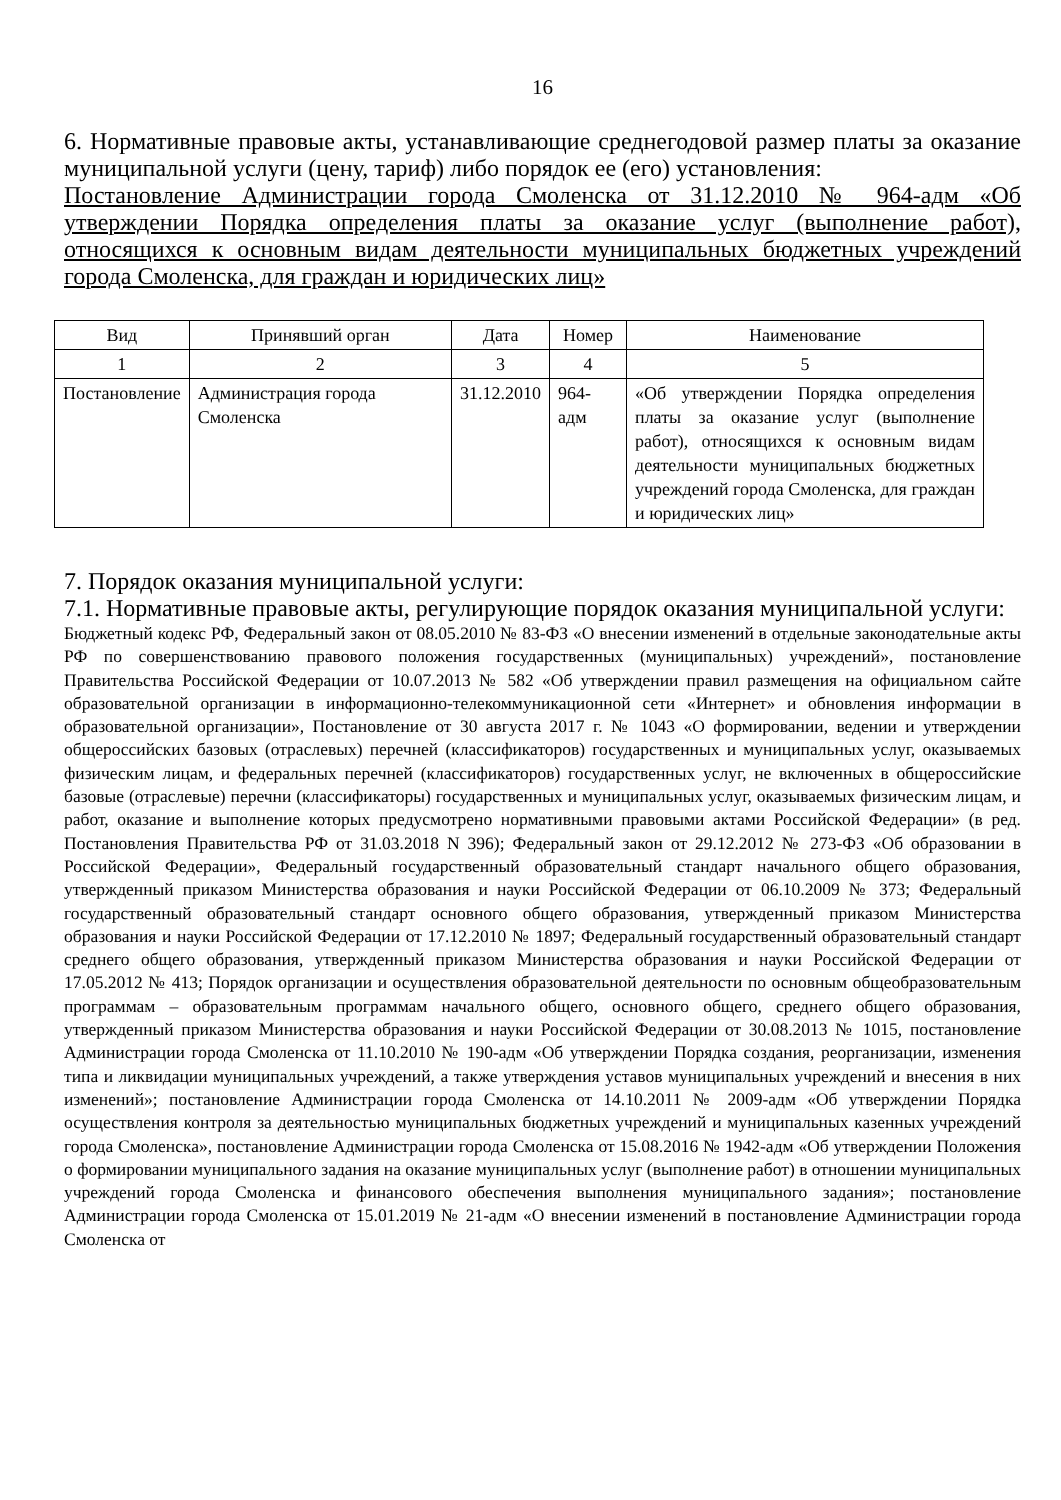16
6. Нормативные правовые акты, устанавливающие среднегодовой размер платы за оказание муниципальной услуги (цену, тариф) либо порядок ее (его) установления:
Постановление Администрации города Смоленска от 31.12.2010 № 964-адм «Об утверждении Порядка определения платы за оказание услуг (выполнение работ), относящихся к основным видам деятельности муниципальных бюджетных учреждений города Смоленска, для граждан и юридических лиц»
| Вид | Принявший орган | Дата | Номер | Наименование |
| --- | --- | --- | --- | --- |
| 1 | 2 | 3 | 4 | 5 |
| Постановление | Администрация города Смоленска | 31.12.2010 | 964-адм | «Об утверждении Порядка определения платы за оказание услуг (выполнение работ), относящихся к основным видам деятельности муниципальных бюджетных учреждений города Смоленска, для граждан и юридических лиц» |
7. Порядок оказания муниципальной услуги:
7.1. Нормативные правовые акты, регулирующие порядок оказания муниципальной услуги:
Бюджетный кодекс РФ, Федеральный закон от 08.05.2010 № 83-ФЗ «О внесении изменений в отдельные законодательные акты РФ по совершенствованию правового положения государственных (муниципальных) учреждений», постановление Правительства Российской Федерации от 10.07.2013 № 582 «Об утверждении правил размещения на официальном сайте образовательной организации в информационно-телекоммуникационной сети «Интернет» и обновления информации в образовательной организации», Постановление от 30 августа 2017 г. № 1043 «О формировании, ведении и утверждении общероссийских базовых (отраслевых) перечней (классификаторов) государственных и муниципальных услуг, оказываемых физическим лицам, и федеральных перечней (классификаторов) государственных услуг, не включенных в общероссийские базовые (отраслевые) перечни (классификаторы) государственных и муниципальных услуг, оказываемых физическим лицам, и работ, оказание и выполнение которых предусмотрено нормативными правовыми актами Российской Федерации» (в ред. Постановления Правительства РФ от 31.03.2018 N 396); Федеральный закон от 29.12.2012 № 273-ФЗ «Об образовании в Российской Федерации», Федеральный государственный образовательный стандарт начального общего образования, утвержденный приказом Министерства образования и науки Российской Федерации от 06.10.2009 № 373; Федеральный государственный образовательный стандарт основного общего образования, утвержденный приказом Министерства образования и науки Российской Федерации от 17.12.2010 № 1897; Федеральный государственный образовательный стандарт среднего общего образования, утвержденный приказом Министерства образования и науки Российской Федерации от 17.05.2012 № 413; Порядок организации и осуществления образовательной деятельности по основным общеобразовательным программам – образовательным программам начального общего, основного общего, среднего общего образования, утвержденный приказом Министерства образования и науки Российской Федерации от 30.08.2013 № 1015, постановление Администрации города Смоленска от 11.10.2010 № 190-адм «Об утверждении Порядка создания, реорганизации, изменения типа и ликвидации муниципальных учреждений, а также утверждения уставов муниципальных учреждений и внесения в них изменений»; постановление Администрации города Смоленска от 14.10.2011 № 2009-адм «Об утверждении Порядка осуществления контроля за деятельностью муниципальных бюджетных учреждений и муниципальных казенных учреждений города Смоленска», постановление Администрации города Смоленска от 15.08.2016 № 1942-адм «Об утверждении Положения о формировании муниципального задания на оказание муниципальных услуг (выполнение работ) в отношении муниципальных учреждений города Смоленска и финансового обеспечения выполнения муниципального задания»; постановление Администрации города Смоленска от 15.01.2019 № 21-адм «О внесении изменений в постановление Администрации города Смоленска от